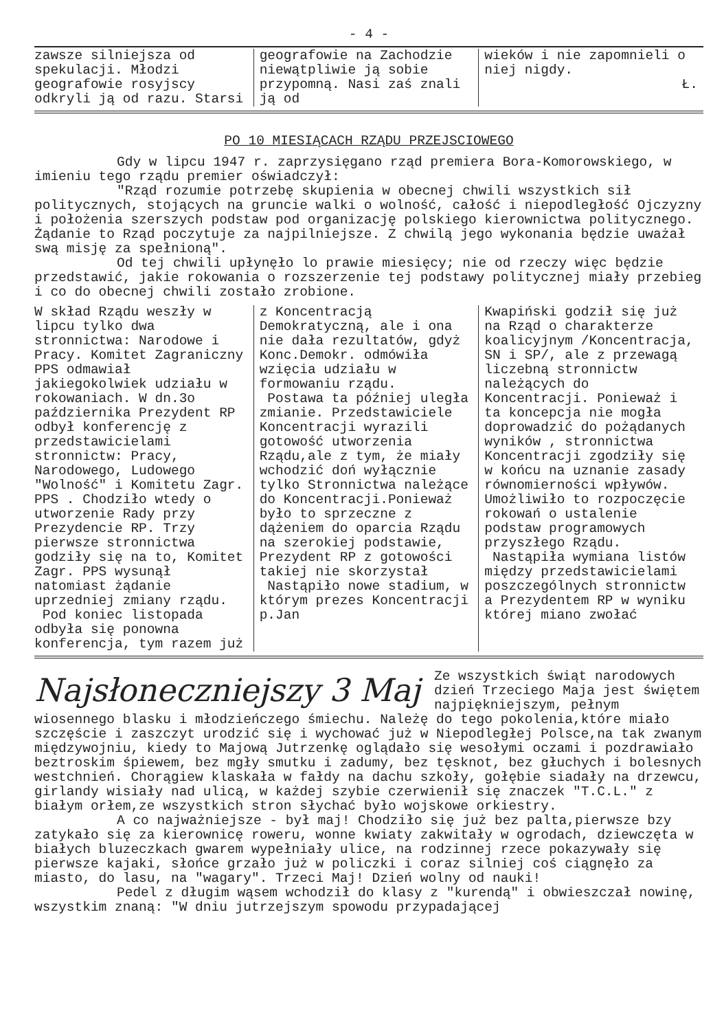- 4 -
zawsze silniejsza od spekulacji. Młodzi geografowie rosyjscy odkryli ją od razu. Starsi
geografowie na Zachodzie niewątpliwie ją sobie przypomną. Nasi zaś znali ją od
wieków i nie zapomnieli o niej nigdy.
Ł.
PO 10 MIESIĄCACH RZĄDU PRZEJSCIOWEGO
Gdy w lipcu 1947 r. zaprzysięgano rząd premiera Bora-Komorowskiego, w imieniu tego rządu premier oświadczył:
"Rząd rozumie potrzebę skupienia w obecnej chwili wszystkich sił politycznych, stojących na gruncie walki o wolność, całość i niepodległość Ojczyzny i położenia szerszych podstaw pod organizację polskiego kierownictwa politycznego. Żądanie to Rząd poczytuje za najpilniejsze. Z chwilą jego wykonania będzie uważał swą misję za spełnioną".
Od tej chwili upłynęło lo prawie miesięcy; nie od rzeczy więc będzie przedstawić, jakie rokowania o rozszerzenie tej podstawy politycznej miały przebieg i co do obecnej chwili zostało zrobione.
W skład Rządu weszły w lipcu tylko dwa stronnictwa: Narodowe i Pracy. Komitet Zagraniczny PPS odmawiał jakiegokolwiek udziału w rokowaniach. W dn.3o października Prezydent RP odbył konferencję z przedstawicielami stronnictw: Pracy, Narodowego, Ludowego "Wolność" i Komitetu Zagr. PPS . Chodziło wtedy o utworzenie Rady przy Prezydencie RP. Trzy pierwsze stronnictwa godziły się na to, Komitet Zagr. PPS wysunął natomiast żądanie uprzedniej zmiany rządu.
Pod koniec listopada odbyła się ponowna konferencja, tym razem już
z Koncentracją Demokratyczną, ale i ona nie dała rezultatów, gdyż Konc.Demokr. odmówiła wzięcia udziału w formowaniu rządu.
Postawa ta później uległa zmianie. Przedstawiciele Koncentracji wyrazili gotowość utworzenia Rządu,ale z tym, że miały wchodzić doń wyłącznie tylko Stronnictwa należące do Koncentracji.Ponieważ było to sprzeczne z dążeniem do oparcia Rządu na szerokiej podstawie, Prezydent RP z gotowości takiej nie skorzystał
Nastąpiło nowe stadium, w którym prezes Koncentracji p.Jan
Kwapiński godził się już na Rząd o charakterze koalicyjnym /Koncentracja, SN i SP/, ale z przewagą liczebną stronnictw należących do Koncentracji. Ponieważ i ta koncepcja nie mogła doprowadzić do pożądanych wyników , stronnictwa Koncentracji zgodziły się w końcu na uznanie zasady równomierności wpływów. Umożliwiło to rozpoczęcie rokowań o ustalenie podstaw programowych przyszłego Rządu.
Nastąpiła wymiana listów między przedstawicielami poszczególnych stronnictw a Prezydentem RP w wyniku której miano zwołać
Najsłoneczniejszy 3 Maj
Ze wszystkich świąt narodowych dzień Trzeciego Maja jest świętem najpiękniejszym, pełnym wiosennego blasku i młodzieńczego śmiechu. Należę do tego pokolenia,które miało szczęście i zaszczyt urodzić się i wychować już w Niepodległej Polsce,na tak zwanym międzywojniu, kiedy to Majową Jutrzenkę oglądało się wesołymi oczami i pozdrawiało beztroskim śpiewem, bez mgły smutku i zadumy, bez tęsknot, bez głuchych i bolesnych westchnień. Chorągiew klaskała w fałdy na dachu szkoły, gołębie siadały na drzewcu, girlandy wisiały nad ulicą, w każdej szybie czerwienił się znaczek "T.C.L." z białym orłem,ze wszystkich stron słychać było wojskowe orkiestry.
A co najważniejsze - był maj! Chodziło się już bez palta,pierwsze bzy zatykało się za kierownicę roweru, wonne kwiaty zakwitały w ogrodach, dziewczęta w białych bluzeczkach gwarem wypełniały ulice, na rodzinnej rzece pokazywały się pierwsze kajaki, słońce grzało już w policzki i coraz silniej coś ciągnęło za miasto, do lasu, na "wagary". Trzeci Maj! Dzień wolny od nauki!
Pedel z długim wąsem wchodził do klasy z "kurendą" i obwieszczał nowinę, wszystkim znaną: "W dniu jutrzejszym spowodu przypadającej